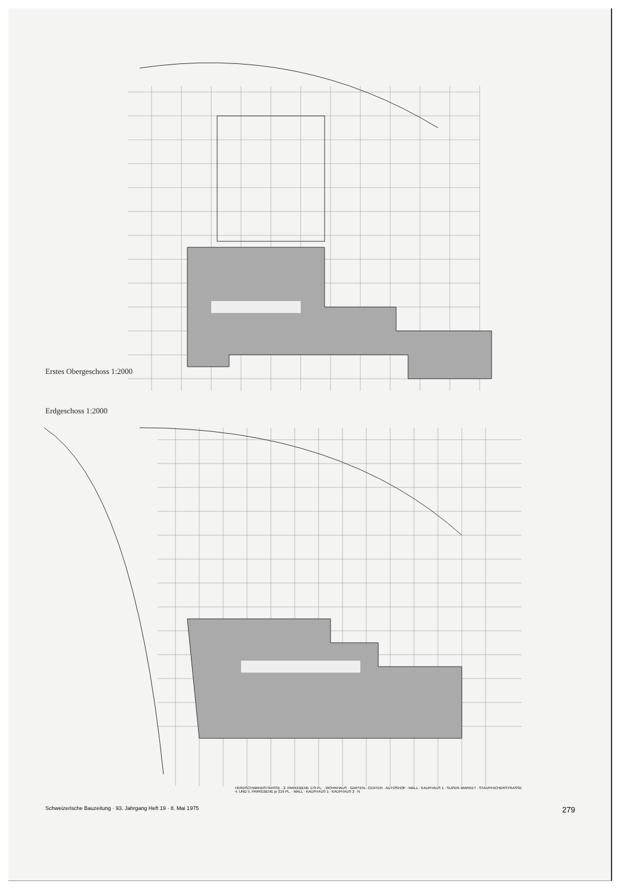Erstes Obergeschoss 1:2000
Erdgeschoss 1:2000
HERDSCHWANDSTRASSE · 2. PARKEBENE 179 PL. · WOHNHAUS · GARTEN– CENTER · AUTOSHOP · MALL · KAUFHAUS 1 · SUPER–MARKET · STAUFFACHERSTRASSE
4. UND 5. PARKEBENE je 219 PL. · MALL · KAUFHAUS 1 · KAUFHAUS 2 · N
Schweizerische Bauzeitung · 93. Jahrgang Heft 19 · 8. Mai 1975 279